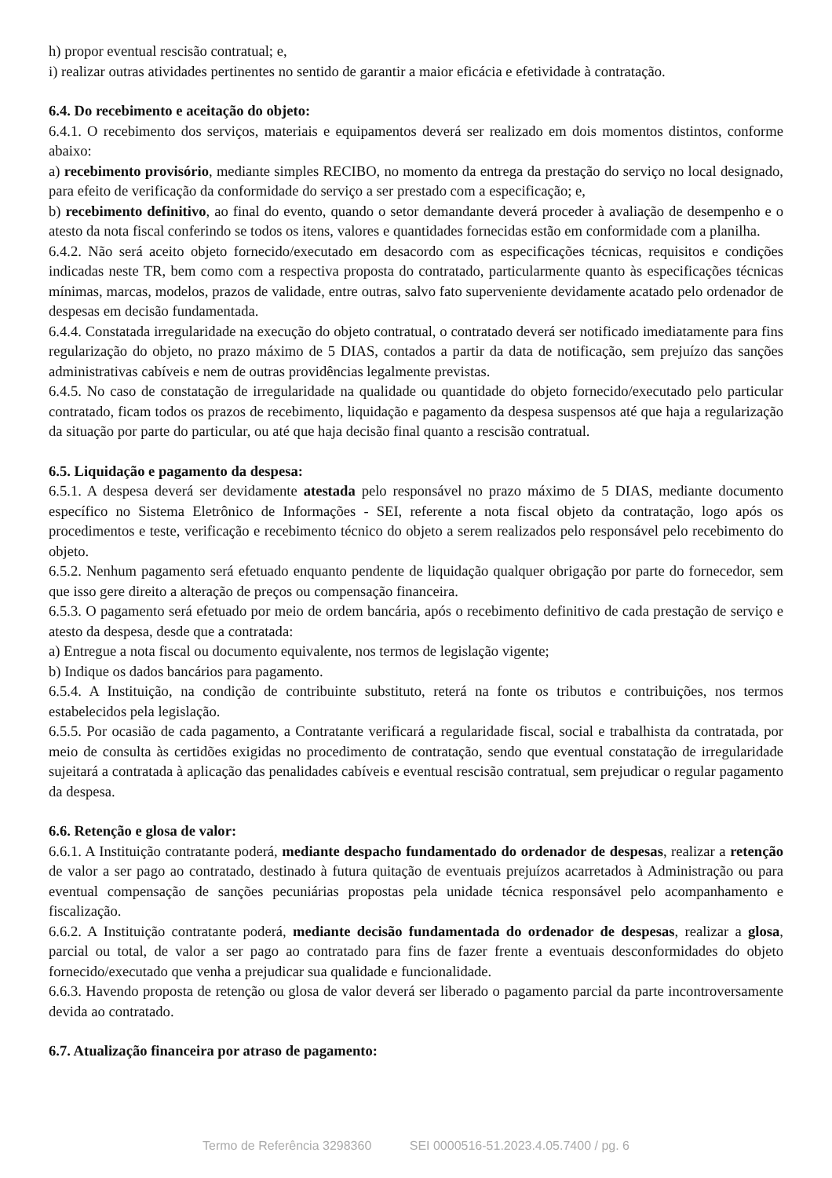h) propor eventual rescisão contratual; e,
i) realizar outras atividades pertinentes no sentido de garantir a maior eficácia e efetividade à contratação.
6.4. Do recebimento e aceitação do objeto:
6.4.1. O recebimento dos serviços, materiais e equipamentos deverá ser realizado em dois momentos distintos, conforme abaixo:
a) recebimento provisório, mediante simples RECIBO, no momento da entrega da prestação do serviço no local designado, para efeito de verificação da conformidade do serviço a ser prestado com a especificação; e,
b) recebimento definitivo, ao final do evento, quando o setor demandante deverá proceder à avaliação de desempenho e o atesto da nota fiscal conferindo se todos os itens, valores e quantidades fornecidas estão em conformidade com a planilha.
6.4.2. Não será aceito objeto fornecido/executado em desacordo com as especificações técnicas, requisitos e condições indicadas neste TR, bem como com a respectiva proposta do contratado, particularmente quanto às especificações técnicas mínimas, marcas, modelos, prazos de validade, entre outras, salvo fato superveniente devidamente acatado pelo ordenador de despesas em decisão fundamentada.
6.4.4. Constatada irregularidade na execução do objeto contratual, o contratado deverá ser notificado imediatamente para fins regularização do objeto, no prazo máximo de 5 DIAS, contados a partir da data de notificação, sem prejuízo das sanções administrativas cabíveis e nem de outras providências legalmente previstas.
6.4.5. No caso de constatação de irregularidade na qualidade ou quantidade do objeto fornecido/executado pelo particular contratado, ficam todos os prazos de recebimento, liquidação e pagamento da despesa suspensos até que haja a regularização da situação por parte do particular, ou até que haja decisão final quanto a rescisão contratual.
6.5. Liquidação e pagamento da despesa:
6.5.1. A despesa deverá ser devidamente atestada pelo responsável no prazo máximo de 5 DIAS, mediante documento específico no Sistema Eletrônico de Informações - SEI, referente a nota fiscal objeto da contratação, logo após os procedimentos e teste, verificação e recebimento técnico do objeto a serem realizados pelo responsável pelo recebimento do objeto.
6.5.2. Nenhum pagamento será efetuado enquanto pendente de liquidação qualquer obrigação por parte do fornecedor, sem que isso gere direito a alteração de preços ou compensação financeira.
6.5.3. O pagamento será efetuado por meio de ordem bancária, após o recebimento definitivo de cada prestação de serviço e atesto da despesa, desde que a contratada:
a) Entregue a nota fiscal ou documento equivalente, nos termos de legislação vigente;
b) Indique os dados bancários para pagamento.
6.5.4. A Instituição, na condição de contribuinte substituto, reterá na fonte os tributos e contribuições, nos termos estabelecidos pela legislação.
6.5.5. Por ocasião de cada pagamento, a Contratante verificará a regularidade fiscal, social e trabalhista da contratada, por meio de consulta às certidões exigidas no procedimento de contratação, sendo que eventual constatação de irregularidade sujeitará a contratada à aplicação das penalidades cabíveis e eventual rescisão contratual, sem prejudicar o regular pagamento da despesa.
6.6. Retenção e glosa de valor:
6.6.1. A Instituição contratante poderá, mediante despacho fundamentado do ordenador de despesas, realizar a retenção de valor a ser pago ao contratado, destinado à futura quitação de eventuais prejuízos acarretados à Administração ou para eventual compensação de sanções pecuniárias propostas pela unidade técnica responsável pelo acompanhamento e fiscalização.
6.6.2. A Instituição contratante poderá, mediante decisão fundamentada do ordenador de despesas, realizar a glosa, parcial ou total, de valor a ser pago ao contratado para fins de fazer frente a eventuais desconformidades do objeto fornecido/executado que venha a prejudicar sua qualidade e funcionalidade.
6.6.3. Havendo proposta de retenção ou glosa de valor deverá ser liberado o pagamento parcial da parte incontroversamente devida ao contratado.
6.7. Atualização financeira por atraso de pagamento:
Termo de Referência 3298360 SEI 0000516-51.2023.4.05.7400 / pg. 6